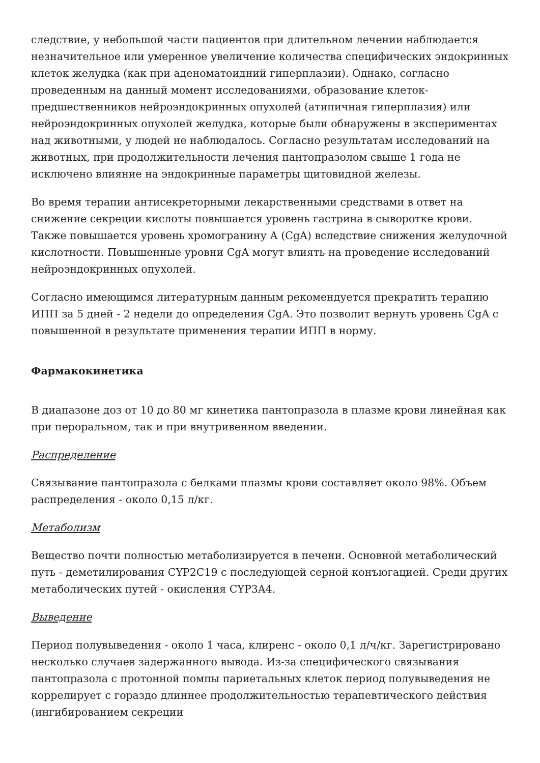следствие, у небольшой части пациентов при длительном лечении наблюдается незначительное или умеренное увеличение количества специфических эндокринных клеток желудка (как при аденоматоидний гиперплазии). Однако, согласно проведенным на данный момент исследованиями, образование клеток-предшественников нейроэндокринных опухолей (атипичная гиперплазия) или нейроэндокринных опухолей желудка, которые были обнаружены в экспериментах над животными, у людей не наблюдалось. Согласно результатам исследований на животных, при продолжительности лечения пантопразолом свыше 1 года не исключено влияние на эндокринные параметры щитовидной железы.
Во время терапии антисекреторными лекарственными средствами в ответ на снижение секреции кислоты повышается уровень гастрина в сыворотке крови. Также повышается уровень хромогранину А (CgA) вследствие снижения желудочной кислотности. Повышенные уровни CgA могут влиять на проведение исследований нейроэндокринных опухолей.
Согласно имеющимся литературным данным рекомендуется прекратить терапию ИПП за 5 дней - 2 недели до определения CgA. Это позволит вернуть уровень CgA с повышенной в результате применения терапии ИПП в норму.
Фармакокинетика
В диапазоне доз от 10 до 80 мг кинетика пантопразола в плазме крови линейная как при пероральном, так и при внутривенном введении.
Распределение
Связывание пантопразола с белками плазмы крови составляет около 98%. Объем распределения - около 0,15 л/кг.
Метаболизм
Вещество почти полностью метаболизируется в печени. Основной метаболический путь - деметилирования CYP2C19 с последующей серной конъюгацией. Среди других метаболических путей - окисления CYP3A4.
Выведение
Период полувыведения - около 1 часа, клиренс - около 0,1 л/ч/кг. Зарегистрировано несколько случаев задержанного вывода. Из-за специфического связывания пантопразола с протонной помпы париетальных клеток период полувыведения не коррелирует с гораздо длиннее продолжительностью терапевтического действия (ингибированием секреции